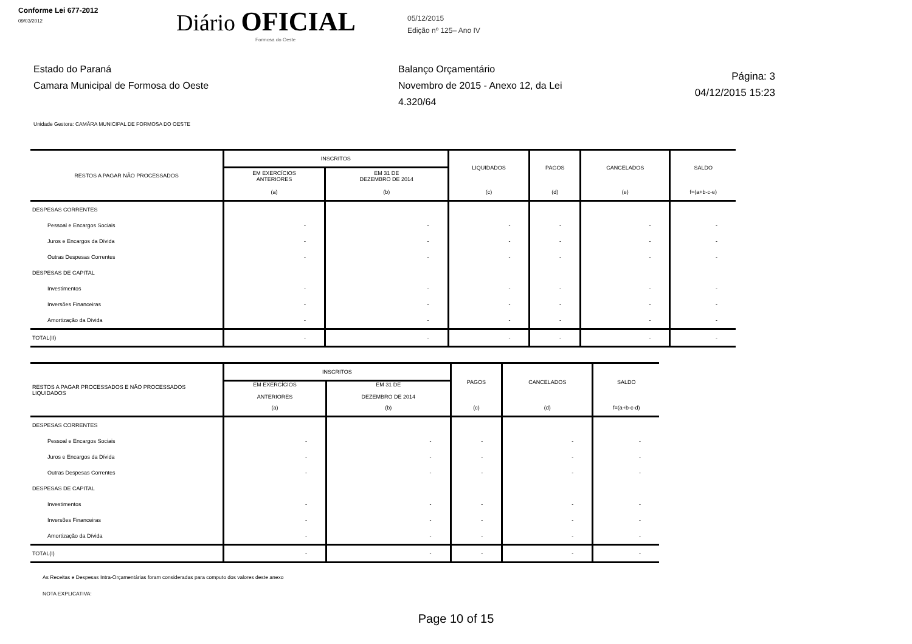Conforme Lei 677-2012
09/03/2012
Diário OFICIAL
Formosa do Oeste
05/12/2015
Edição nº 125– Ano IV
Estado do Paraná
Camara Municipal de Formosa do Oeste
Balanço Orçamentário
Novembro de 2015 - Anexo 12, da Lei 4.320/64
Página: 3
04/12/2015 15:23
Unidade Gestora: CAMÂRA MUNICIPAL DE FORMOSA DO OESTE
| RESTOS A PAGAR NÃO PROCESSADOS | INSCRITOS | | LIQUIDADOS | PAGOS | CANCELADOS | SALDO |
| --- | --- | --- | --- | --- | --- | --- |
| | EM EXERCÍCIOS ANTERIORES | EM 31 DE DEZEMBRO DE 2014 | | | | |
| | (a) | (b) | (c) | (d) | (e) | f=(a+b-c-e) |
| DESPESAS CORRENTES | | | | | | |
| Pessoal e Encargos Sociais | - | - | - | - | - | - |
| Juros e Encargos da Dívida | - | - | - | - | - | - |
| Outras Despesas Correntes | - | - | - | - | - | - |
| DESPESAS DE CAPITAL | | | | | | |
| Investimentos | - | - | - | - | - | - |
| Inversões Financeiras | - | - | - | - | - | - |
| Amortização da Dívida | - | - | - | - | - | - |
| TOTAL(II) | - | - | - | - | - | - |
| RESTOS A PAGAR PROCESSADOS E NÃO PROCESSADOS LIQUIDADOS | INSCRITOS | | PAGOS | CANCELADOS | SALDO |
| --- | --- | --- | --- | --- | --- |
| | EM EXERCÍCIOS ANTERIORES | EM 31 DE DEZEMBRO DE 2014 | | | |
| | (a) | (b) | (c) | (d) | f=(a+b-c-d) |
| DESPESAS CORRENTES | | | | | |
| Pessoal e Encargos Sociais | - | - | - | - | - |
| Juros e Encargos da Dívida | - | - | - | - | - |
| Outras Despesas Correntes | - | - | - | - | - |
| DESPESAS DE CAPITAL | | | | | |
| Investimentos | - | - | - | - | - |
| Inversões Financeiras | - | - | - | - | - |
| Amortização da Dívida | - | - | - | - | - |
| TOTAL(I) | - | - | - | - | - |
As Receitas e Despesas Intra-Orçamentárias foram consideradas para computo dos valores deste anexo
NOTA EXPLICATIVA:
Page 10 of 15